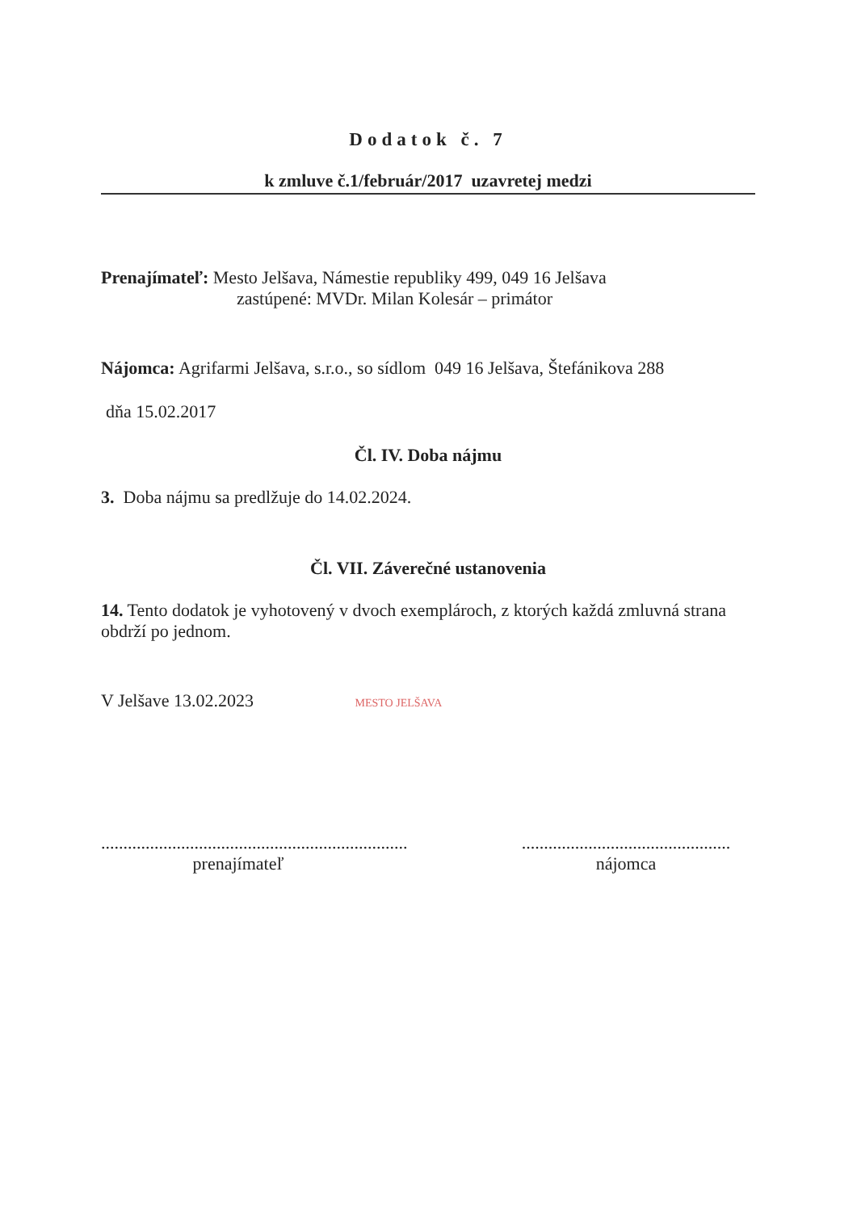Dodatok č. 7
k zmluve č.1/február/2017 uzavretej medzi
Prenajímateľ: Mesto Jelšava, Námestie republiky 499, 049 16 Jelšava
zastúpené: MVDr. Milan Kolesár – primátor
Nájomca: Agrifarmi Jelšava, s.r.o., so sídlom 049 16 Jelšava, Štefánikova 288
dňa 15.02.2017
Čl. IV. Doba nájmu
3. Doba nájmu sa predlžuje do 14.02.2024.
Čl. VII. Záverečné ustanovenia
14. Tento dodatok je vyhotovený v dvoch exemplároch, z ktorých každá zmluvná strana obdrží po jednom.
V Jelšave 13.02.2023 MESTO JELŠAVA
.....................................................................
prenajímateľ
...............................................
nájomca